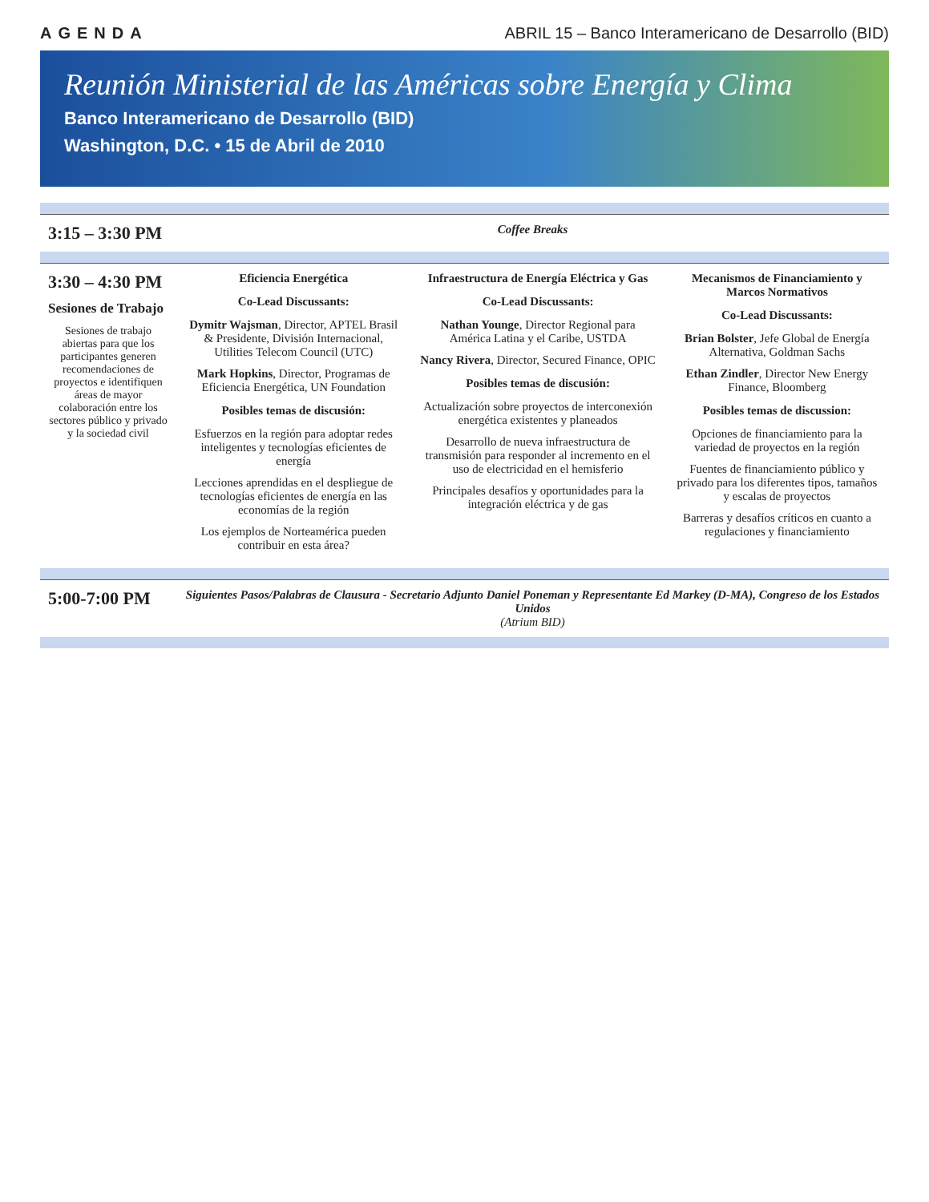AGENDA ABRIL 15 – Banco Interamericano de Desarrollo (BID)
Reunión Ministerial de las Américas sobre Energía y Clima
Banco Interamericano de Desarrollo (BID)
Washington, D.C. • 15 de Abril de 2010
| 3:15 – 3:30 PM | Coffee Breaks | | |
| 3:30 – 4:30 PM Sesiones de Trabajo Sesiones de trabajo abiertas para que los participantes generen recomendaciones de proyectos e identifiquen áreas de mayor colaboración entre los sectores público y privado y la sociedad civil | Eficiencia Energética Co-Lead Discussants: Dymitr Wajsman , Director, APTEL Brasil & Presidente, División Internacional, Utilities Telecom Council (UTC) Mark Hopkins , Director, Programas de Eficiencia Energética, UN Foundation Posibles temas de discusión: Esfuerzos en la región para adoptar redes inteligentes y tecnologías eficientes de energía Lecciones aprendidas en el despliegue de tecnologías eficientes de energía en las economías de la región Los ejemplos de Norteamérica pueden contribuir en esta área? | Infraestructura de Energía Eléctrica y Gas Co-Lead Discussants: Nathan Younge , Director Regional para América Latina y el Caribe, USTDA Nancy Rivera , Director, Secured Finance, OPIC Posibles temas de discusión: Actualización sobre proyectos de interconexión energética existentes y planeados Desarrollo de nueva infraestructura de transmisión para responder al incremento en el uso de electricidad en el hemisferio Principales desafíos y oportunidades para la integración eléctrica y de gas | Mecanismos de Financiamiento y Marcos Normativos Co-Lead Discussants: Brian Bolster , Jefe Global de Energía Alternativa, Goldman Sachs Ethan Zindler , Director New Energy Finance, Bloomberg Posibles temas de discussion: Opciones de financiamiento para la variedad de proyectos en la región Fuentes de financiamiento público y privado para los diferentes tipos, tamaños y escalas de proyectos Barreras y desafíos críticos en cuanto a regulaciones y financiamiento |
| 5:00-7:00 PM | Siguientes Pasos/Palabras de Clausura - Secretario Adjunto Daniel Poneman y Representante Ed Markey (D-MA), Congreso de los Estados Unidos (Atrium BID) | | |